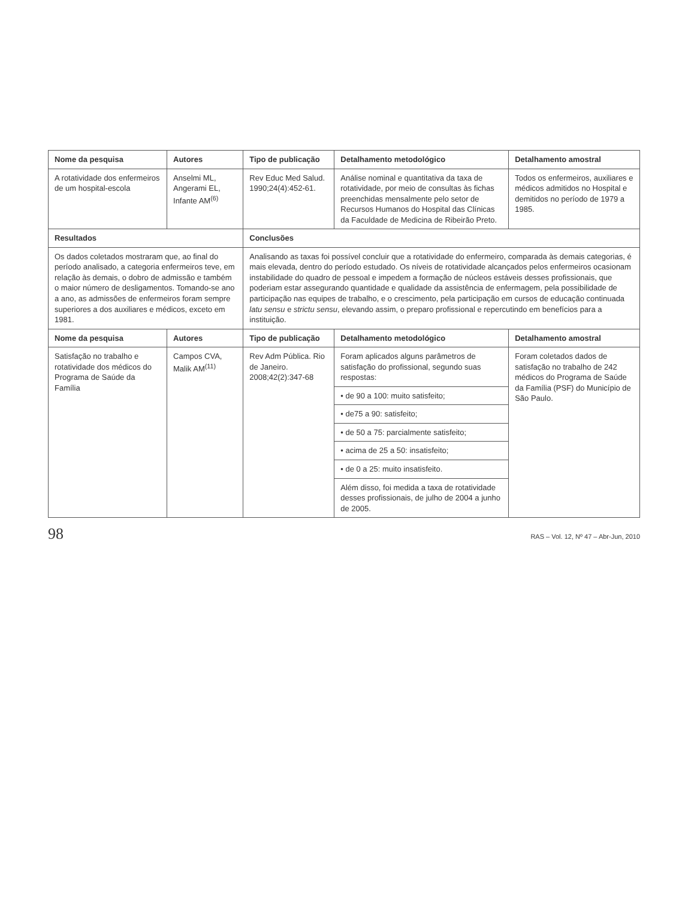| Nome da pesquisa | Autores | Tipo de publicação | Detalhamento metodológico | Detalhamento amostral |
| --- | --- | --- | --- | --- |
| A rotatividade dos enfermeiros de um hospital-escola | Anselmi ML, Angerami EL, Infante AM<sup>(6)</sup> | Rev Educ Med Salud. 1990;24(4):452-61. | Análise nominal e quantitativa da taxa de rotatividade, por meio de consultas às fichas preenchidas mensalmente pelo setor de Recursos Humanos do Hospital das Clínicas da Faculdade de Medicina de Ribeirão Preto. | Todos os enfermeiros, auxiliares e médicos admitidos no Hospital e demitidos no período de 1979 a 1985. |
| Resultados | | Conclusões | | |
| Os dados coletados mostraram que, ao final do período analisado, a categoria enfermeiros teve, em relação às demais, o dobro de admissão e também o maior número de desligamentos. Tomando-se ano a ano, as admissões de enfermeiros foram sempre superiores a dos auxiliares e médicos, exceto em 1981. | | Analisando as taxas foi possível concluir que a rotatividade do enfermeiro, comparada às demais categorias, é mais elevada, dentro do período estudado. Os níveis de rotatividade alcançados pelos enfermeiros ocasionam instabilidade do quadro de pessoal e impedem a formação de núcleos estáveis desses profissionais, que poderiam estar assegurando quantidade e qualidade da assistência de enfermagem, pela possibilidade de participação nas equipes de trabalho, e o crescimento, pela participação em cursos de educação continuada latu sensu e strictu sensu , elevando assim, o preparo profissional e repercutindo em benefícios para a instituição. | | |
| Nome da pesquisa | Autores | Tipo de publicação | Detalhamento metodológico | Detalhamento amostral |
| Satisfação no trabalho e rotatividade dos médicos do Programa de Saúde da Família | Campos CVA, Malik AM<sup>(11)</sup> | Rev Adm Pública. Rio de Janeiro. 2008;42(2):347-68 | Foram aplicados alguns parâmetros de satisfação do profissional, segundo suas respostas: | Foram coletados dados de satisfação no trabalho de 242 médicos do Programa de Saúde da Família (PSF) do Município de São Paulo. |
| | | | • de 90 a 100: muito satisfeito; | |
| | | | • de75 a 90: satisfeito; | |
| | | | • de 50 a 75: parcialmente satisfeito; | |
| | | | • acima de 25 a 50: insatisfeito; | |
| | | | • de 0 a 25: muito insatisfeito. | |
| | | | Além disso, foi medida a taxa de rotatividade desses profissionais, de julho de 2004 a junho de 2005. | |
98 RAS – Vol. 12, Nº 47 – Abr-Jun, 2010